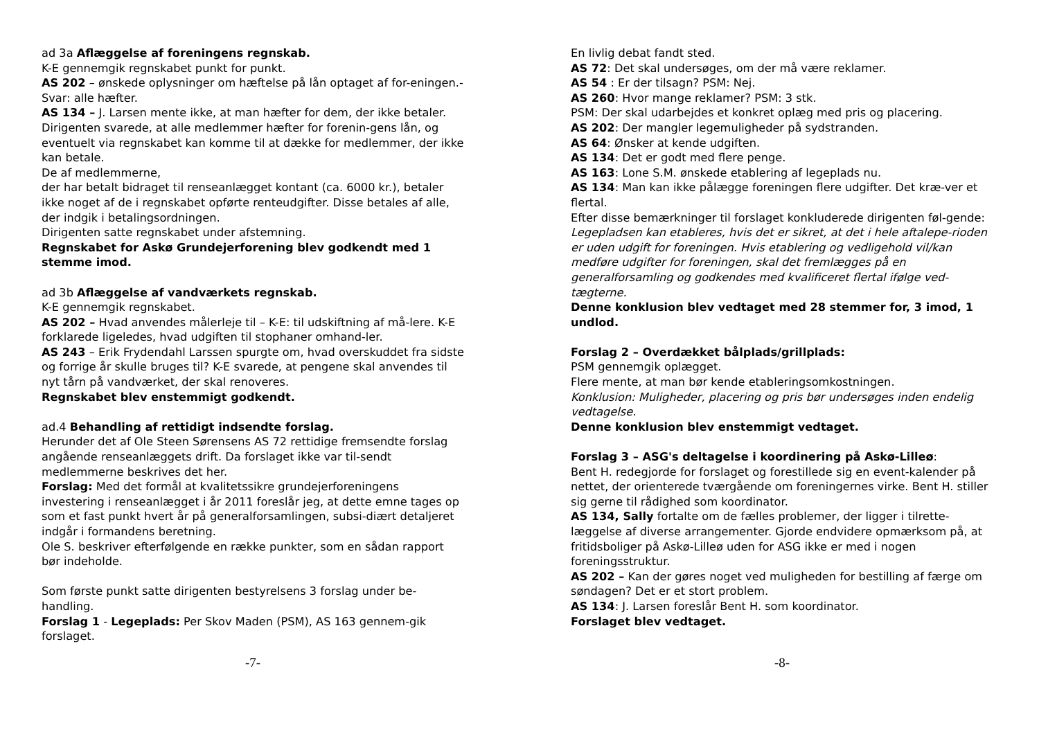ad 3a Aflæggelse af foreningens regnskab.
K-E gennemgik regnskabet punkt for punkt.
AS 202 – ønskede oplysninger om hæftelse på lån optaget af for-eningen.- Svar: alle hæfter.
AS 134 – J. Larsen mente ikke, at man hæfter for dem, der ikke betaler. Dirigenten svarede, at alle medlemmer hæfter for forenin-gens lån, og eventuelt via regnskabet kan komme til at dække for medlemmer, der ikke kan betale.
De af medlemmerne,
der har betalt bidraget til renseanlægget kontant (ca. 6000 kr.), betaler ikke noget af de i regnskabet opførte renteudgifter. Disse betales af alle, der indgik i betalingsordningen.
Dirigenten satte regnskabet under afstemning.
Regnskabet for Askø Grundejerforening blev godkendt med 1 stemme imod.
ad 3b Aflæggelse af vandværkets regnskab.
K-E gennemgik regnskabet.
AS 202 – Hvad anvendes målerleje til – K-E: til udskiftning af må-lere. K-E forklarede ligeledes, hvad udgiften til stophaner omhand-ler.
AS 243 – Erik Frydendahl Larssen spurgte om, hvad overskuddet fra sidste og forrige år skulle bruges til? K-E svarede, at pengene skal anvendes til nyt tårn på vandværket, der skal renoveres.
Regnskabet blev enstemmigt godkendt.
ad.4 Behandling af rettidigt indsendte forslag.
Herunder det af Ole Steen Sørensens AS 72 rettidige fremsendte forslag angående renseanlæggets drift. Da forslaget ikke var til-sendt medlemmerne beskrives det her.
Forslag: Med det formål at kvalitetssikre grundejerforeningens investering i renseanlægget i år 2011 foreslår jeg, at dette emne tages op som et fast punkt hvert år på generalforsamlingen, subsi-diært detaljeret indgår i formandens beretning.
Ole S. beskriver efterfølgende en række punkter, som en sådan rapport bør indeholde.
Som første punkt satte dirigenten bestyrelsens 3 forslag under be-handling.
Forslag 1 - Legeplads: Per Skov Maden (PSM), AS 163 gennem-gik forslaget.
-7-
En livlig debat fandt sted.
AS 72: Det skal undersøges, om der må være reklamer.
AS 54 : Er der tilsagn? PSM: Nej.
AS 260: Hvor mange reklamer? PSM: 3 stk.
PSM: Der skal udarbejdes et konkret oplæg med pris og placering.
AS 202: Der mangler legemuligheder på sydstranden.
AS 64: Ønsker at kende udgiften.
AS 134: Det er godt med flere penge.
AS 163: Lone S.M. ønskede etablering af legeplads nu.
AS 134: Man kan ikke pålægge foreningen flere udgifter. Det kræ-ver et flertal.
Efter disse bemærkninger til forslaget konkluderede dirigenten føl-gende:
Legepladsen kan etableres, hvis det er sikret, at det i hele aftalepe-rioden er uden udgift for foreningen. Hvis etablering og vedligehold vil/kan medføre udgifter for foreningen, skal det fremlægges på en generalforsamling og godkendes med kvalificeret flertal ifølge ved-tægterne.
Denne konklusion blev vedtaget med 28 stemmer for, 3 imod, 1 undlod.
Forslag 2 – Overdækket bålplads/grillplads:
PSM gennemgik oplægget.
Flere mente, at man bør kende etableringsomkostningen.
Konklusion: Muligheder, placering og pris bør undersøges inden endelig vedtagelse.
Denne konklusion blev enstemmigt vedtaget.
Forslag 3 – ASG's deltagelse i koordinering på Askø-Lilleø:
Bent H. redegjorde for forslaget og forestillede sig en event-kalender på nettet, der orienterede tværgående om foreningernes virke. Bent H. stiller sig gerne til rådighed som koordinator.
AS 134, Sally fortalte om de fælles problemer, der ligger i tilrette-læggelse af diverse arrangementer. Gjorde endvidere opmærksom på, at fritidsboliger på Askø-Lilleø uden for ASG ikke er med i nogen foreningsstruktur.
AS 202 – Kan der gøres noget ved muligheden for bestilling af færge om søndagen? Det er et stort problem.
AS 134: J. Larsen foreslår Bent H. som koordinator.
Forslaget blev vedtaget.
-8-